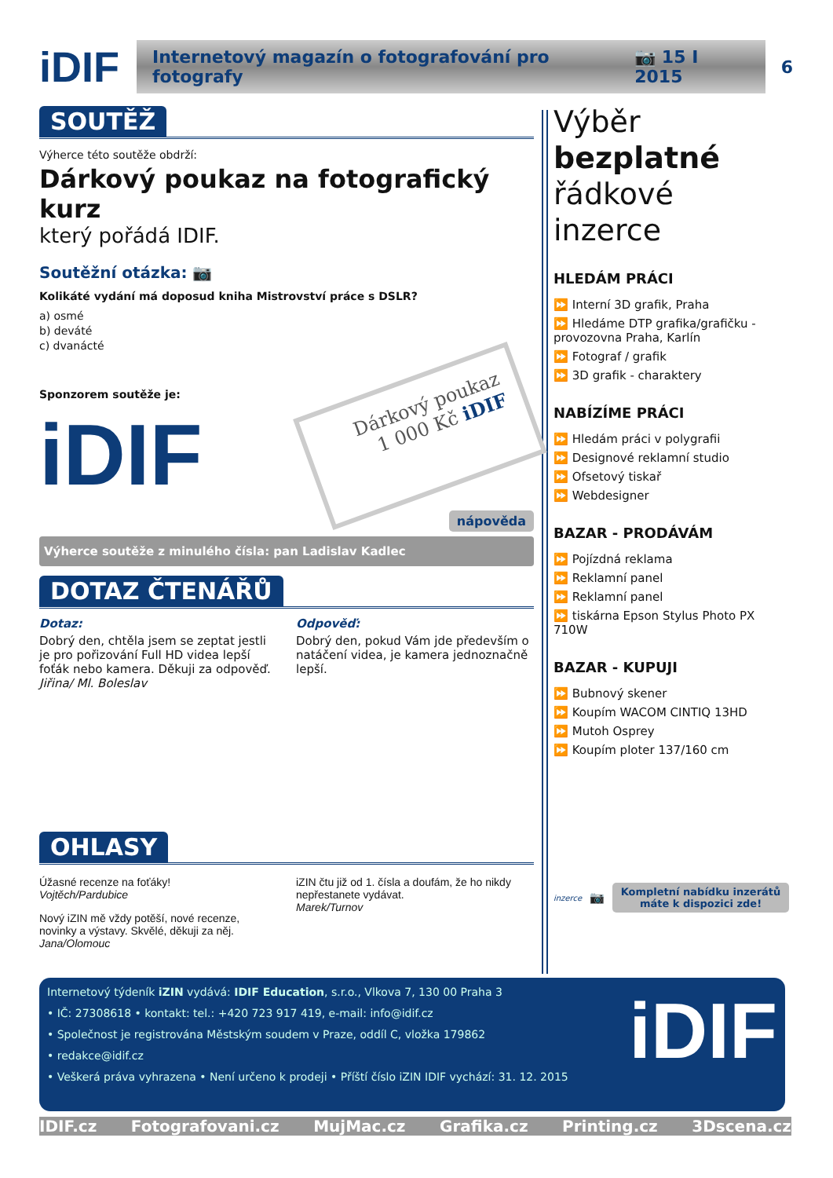iDIF
Internetový magazín o fotografování pro fotografy 📷 15 I 2015
6
SOUTĚŽ
Výherce této soutěže obdrží:
Dárkový poukaz na fotografický kurz
který pořádá IDIF.
Soutěžní otázka: 📷
Kolikáté vydání má doposud kniha Mistrovství práce s DSLR?
a) osmé
b) deváté
c) dvanácté
Sponzorem soutěže je:
iDIF
Dárkový poukaz
1 000 Kč iDIF
nápověda
Výherce soutěže z minulého čísla: pan Ladislav Kadlec
DOTAZ ČTENÁŘŮ
Dotaz:
Dobrý den, chtěla jsem se zeptat jestli je pro pořizování Full HD videa lepší foťák nebo kamera. Děkuji za odpověď.
Jiřina/ Ml. Boleslav
Odpověď:
Dobrý den, pokud Vám jde především o natáčení videa, je kamera jednoznačně lepší.
OHLASY
Úžasné recenze na foťáky!
Vojtěch/Pardubice
Nový iZIN mě vždy potěší, nové recenze, novinky a výstavy. Skvělé, děkuji za něj.
Jana/Olomouc
iZIN čtu již od 1. čísla a doufám, že ho nikdy nepřestanete vydávat.
Marek/Turnov
Výběr bezplatné řádkové inzerce
HLEDÁM PRÁCI
⏩ Interní 3D grafik, Praha
⏩ Hledáme DTP grafika/grafičku - provozovna Praha, Karlín
⏩ Fotograf / grafik
⏩ 3D grafik - charaktery
NABÍZÍME PRÁCI
⏩ Hledám práci v polygrafii
⏩ Designové reklamní studio
⏩ Ofsetový tiskař
⏩ Webdesigner
BAZAR - PRODÁVÁM
⏩ Pojízdná reklama
⏩ Reklamní panel
⏩ Reklamní panel
⏩ tiskárna Epson Stylus Photo PX 710W
BAZAR - KUPUJI
⏩ Bubnový skener
⏩ Koupím WACOM CINTIQ 13HD
⏩ Mutoh Osprey
⏩ Koupím ploter 137/160 cm
inzerce 📷 Kompletní nabídku inzerátů máte k dispozici zde!
Internetový týdeník iZIN vydává: IDIF Education, s.r.o., Vlkova 7, 130 00 Praha 3
• IČ: 27308618 • kontakt: tel.: +420 723 917 419, e-mail: info@idif.cz
• Společnost je registrována Městským soudem v Praze, oddíl C, vložka 179862
• redakce@idif.cz
• Veškerá práva vyhrazena • Není určeno k prodeji • Příští číslo iZIN IDIF vychází: 31. 12. 2015
iDIF
IDIF.cz Fotografovani.cz MujMac.cz Grafika.cz Printing.cz 3Dscena.cz